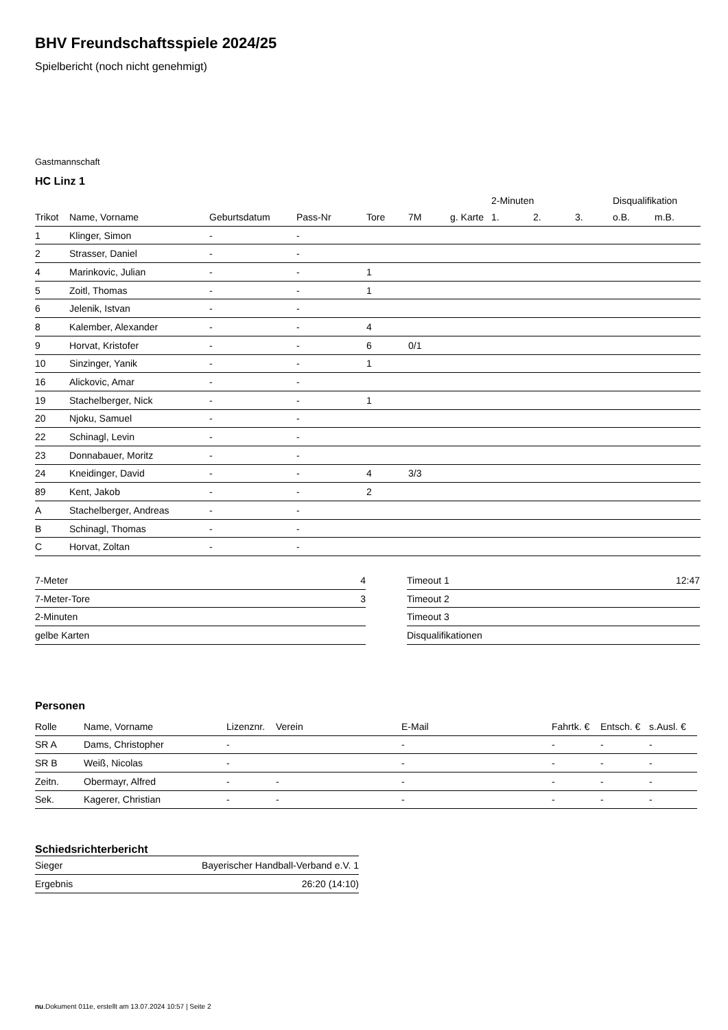BHV Freundschaftsspiele 2024/25
Spielbericht (noch nicht genehmigt)
Gastmannschaft
HC Linz 1
| | | | | | | | 2-Minuten | | | Disqualifikation | |
| Trikot | Name, Vorname | Geburtsdatum | Pass-Nr | Tore | 7M | g. Karte | 1. | 2. | 3. | o.B. | m.B. |
| 1 | Klinger, Simon | - | - | | | | | | | | |
| 2 | Strasser, Daniel | - | - | | | | | | | | |
| 4 | Marinkovic, Julian | - | - | 1 | | | | | | | |
| 5 | Zoitl, Thomas | - | - | 1 | | | | | | | |
| 6 | Jelenik, Istvan | - | - | | | | | | | | |
| 8 | Kalember, Alexander | - | - | 4 | | | | | | | |
| 9 | Horvat, Kristofer | - | - | 6 | 0/1 | | | | | | |
| 10 | Sinzinger, Yanik | - | - | 1 | | | | | | | |
| 16 | Alickovic, Amar | - | - | | | | | | | | |
| 19 | Stachelberger, Nick | - | - | 1 | | | | | | | |
| 20 | Njoku, Samuel | - | - | | | | | | | | |
| 22 | Schinagl, Levin | - | - | | | | | | | | |
| 23 | Donnabauer, Moritz | - | - | | | | | | | | |
| 24 | Kneidinger, David | - | - | 4 | 3/3 | | | | | | |
| 89 | Kent, Jakob | - | - | 2 | | | | | | | |
| A | Stachelberger, Andreas | - | - | | | | | | | | |
| B | Schinagl, Thomas | - | - | | | | | | | | |
| C | Horvat, Zoltan | - | - | | | | | | | | |
| 7-Meter | 4 |
| 7-Meter-Tore | 3 |
| 2-Minuten | |
| gelbe Karten | |
| Timeout 1 | 12:47 |
| Timeout 2 | |
| Timeout 3 | |
| Disqualifikationen | |
Personen
| Rolle | Name, Vorname | Lizenznr. | Verein | E-Mail | Fahrtk. € | Entsch. € | s.Ausl. € |
| --- | --- | --- | --- | --- | --- | --- | --- |
| SR A | Dams, Christopher | - | | - | - | - | - |
| SR B | Weiß, Nicolas | - | | - | - | - | - |
| Zeitn. | Obermayr, Alfred | - | - | - | - | - | - |
| Sek. | Kagerer, Christian | - | - | - | - | - | - |
Schiedsrichterbericht
| Sieger | Bayerischer Handball-Verband e.V. 1 |
| Ergebnis | 26:20 (14:10) |
nu.Dokument 011e, erstellt am 13.07.2024 10:57 | Seite 2